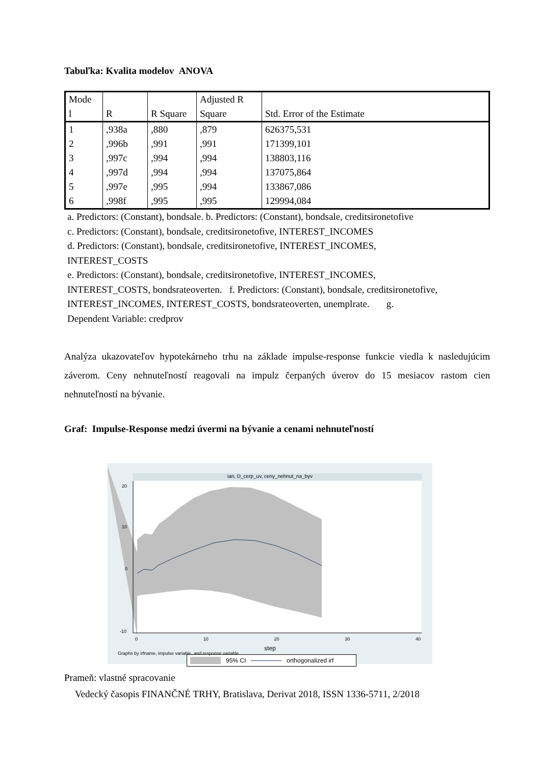Tabuľka: Kvalita modelov ANOVA
| Mode l | R | R Square | Adjusted R Square | Std. Error of the Estimate |
| --- | --- | --- | --- | --- |
| 1 | ,938a | ,880 | ,879 | 626375,531 |
| 2 | ,996b | ,991 | ,991 | 171399,101 |
| 3 | ,997c | ,994 | ,994 | 138803,116 |
| 4 | ,997d | ,994 | ,994 | 137075,864 |
| 5 | ,997e | ,995 | ,994 | 133867,086 |
| 6 | ,998f | ,995 | ,995 | 129994,084 |
a. Predictors: (Constant), bondsale. b. Predictors: (Constant), bondsale, creditsironetofive
c. Predictors: (Constant), bondsale, creditsironetofive, INTEREST_INCOMES
d. Predictors: (Constant), bondsale, creditsironetofive, INTEREST_INCOMES,
INTEREST_COSTS
e. Predictors: (Constant), bondsale, creditsironetofive, INTEREST_INCOMES,
INTEREST_COSTS, bondsrateoverten. f. Predictors: (Constant), bondsale, creditsironetofive,
INTEREST_INCOMES, INTEREST_COSTS, bondsrateoverten, unemplrate. g.
Dependent Variable: credprov
Analýza ukazovateľov hypotekárneho trhu na základe impulse-response funkcie viedla k nasledujúcim záverom. Ceny nehnuteľností reagovali na impulz čerpaných úverov do 15 mesiacov rastom cien nehnuteľností na bývanie.
Graf: Impulse-Response medzi úvermi na bývanie a cenami nehnuteľností
ian, D_cerp_uv, ceny_nehnut_na_byv
20
10
0
-10
0 10 20 30 40
step
95% CI orthogonalized irf
Graphs by irfname, impulse variable, and response variable
Prameň: vlastné spracovanie
Vedecký časopis FINANČNÉ TRHY, Bratislava, Derivat 2018, ISSN 1336-5711, 2/2018